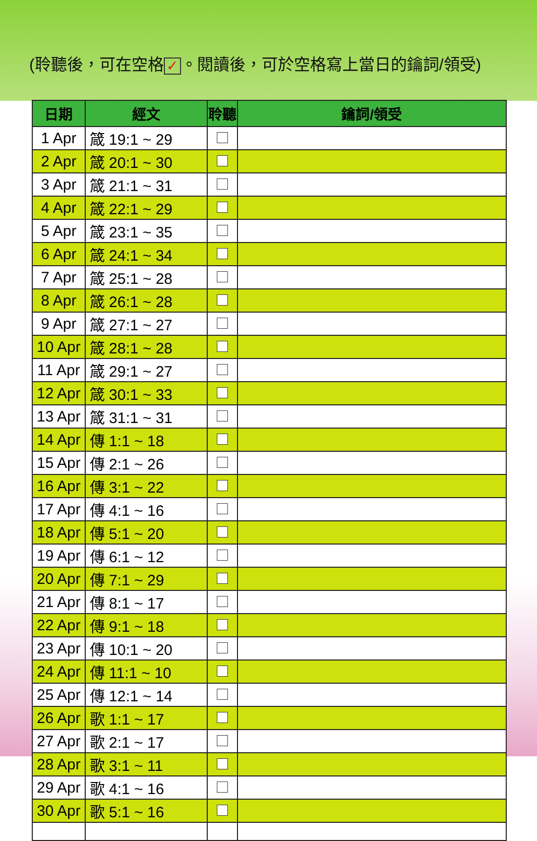(聆聽後，可在空格 ✓ 。閱讀後，可於空格寫上當日的鑰詞/領受)
| 日期 | 經文 | 聆聽 | 鑰詞/領受 |
| --- | --- | --- | --- |
| 1 Apr | 箴 19:1 ~ 29 | | |
| 2 Apr | 箴 20:1 ~ 30 | | |
| 3 Apr | 箴 21:1 ~ 31 | | |
| 4 Apr | 箴 22:1 ~ 29 | | |
| 5 Apr | 箴 23:1 ~ 35 | | |
| 6 Apr | 箴 24:1 ~ 34 | | |
| 7 Apr | 箴 25:1 ~ 28 | | |
| 8 Apr | 箴 26:1 ~ 28 | | |
| 9 Apr | 箴 27:1 ~ 27 | | |
| 10 Apr | 箴 28:1 ~ 28 | | |
| 11 Apr | 箴 29:1 ~ 27 | | |
| 12 Apr | 箴 30:1 ~ 33 | | |
| 13 Apr | 箴 31:1 ~ 31 | | |
| 14 Apr | 傳 1:1 ~ 18 | | |
| 15 Apr | 傳 2:1 ~ 26 | | |
| 16 Apr | 傳 3:1 ~ 22 | | |
| 17 Apr | 傳 4:1 ~ 16 | | |
| 18 Apr | 傳 5:1 ~ 20 | | |
| 19 Apr | 傳 6:1 ~ 12 | | |
| 20 Apr | 傳 7:1 ~ 29 | | |
| 21 Apr | 傳 8:1 ~ 17 | | |
| 22 Apr | 傳 9:1 ~ 18 | | |
| 23 Apr | 傳 10:1 ~ 20 | | |
| 24 Apr | 傳 11:1 ~ 10 | | |
| 25 Apr | 傳 12:1 ~ 14 | | |
| 26 Apr | 歌 1:1 ~ 17 | | |
| 27 Apr | 歌 2:1 ~ 17 | | |
| 28 Apr | 歌 3:1 ~ 11 | | |
| 29 Apr | 歌 4:1 ~ 16 | | |
| 30 Apr | 歌 5:1 ~ 16 | | |